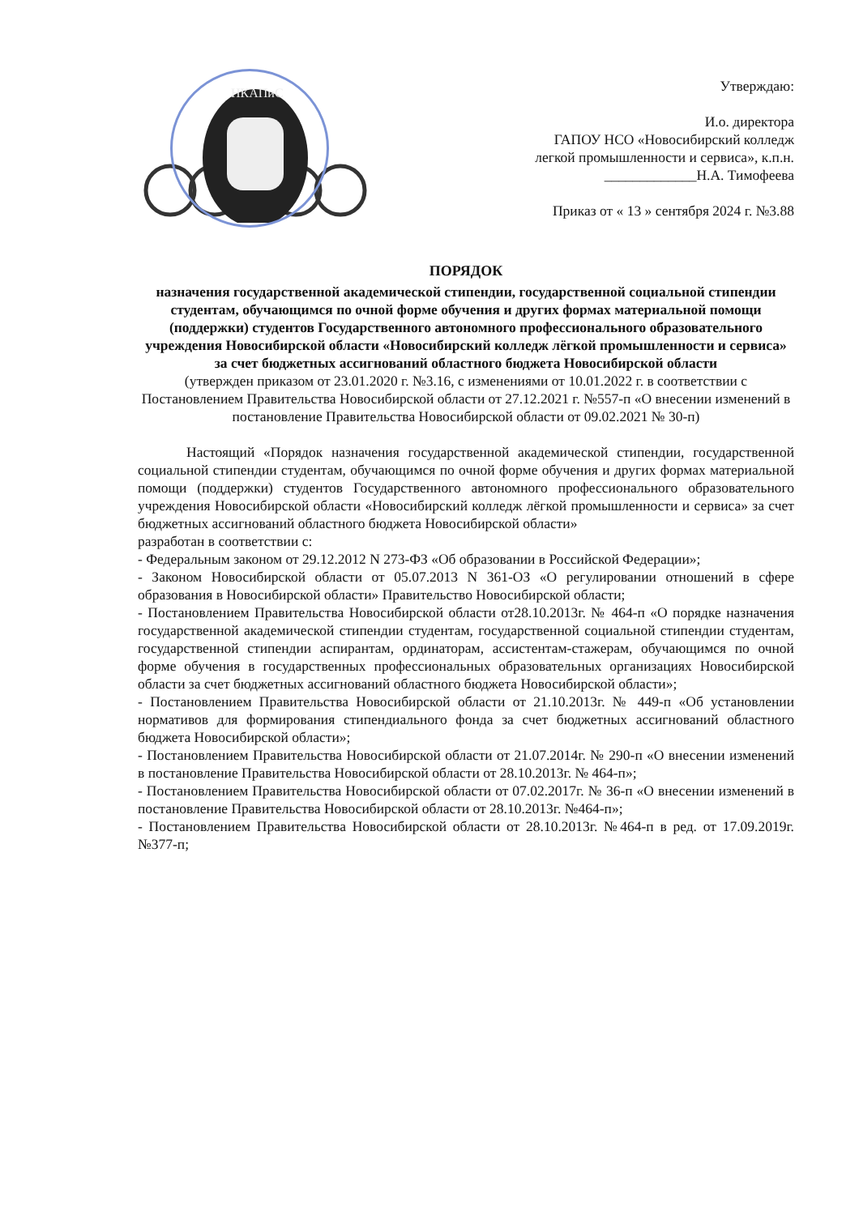НКАПиС
Утверждаю:
И.о. директора
ГАПОУ НСО «Новосибирский колледж
легкой промышленности и сервиса», к.п.н.
_____________Н.А. Тимофеева
Приказ от « 13 » сентября 2024 г. №3.88
ПОРЯДОК
назначения государственной академической стипендии, государственной социальной стипендии студентам, обучающимся по очной форме обучения и других формах материальной помощи (поддержки) студентов Государственного автономного профессионального образовательного учреждения Новосибирской области «Новосибирский колледж лёгкой промышленности и сервиса» за счет бюджетных ассигнований областного бюджета Новосибирской области
(утвержден приказом от 23.01.2020 г. №3.16, с изменениями от 10.01.2022 г. в соответствии с Постановлением Правительства Новосибирской области от 27.12.2021 г. №557-п «О внесении изменений в постановление Правительства Новосибирской области от 09.02.2021 № 30-п)
Настоящий «Порядок назначения государственной академической стипендии, государственной социальной стипендии студентам, обучающимся по очной форме обучения и других формах материальной помощи (поддержки) студентов Государственного автономного профессионального образовательного учреждения Новосибирской области «Новосибирский колледж лёгкой промышленности и сервиса» за счет бюджетных ассигнований областного бюджета Новосибирской области»
разработан в соответствии с:
- Федеральным законом от 29.12.2012 N 273-ФЗ «Об образовании в Российской Федерации»;
- Законом Новосибирской области от 05.07.2013 N 361-ОЗ «О регулировании отношений в сфере образования в Новосибирской области» Правительство Новосибирской области;
- Постановлением Правительства Новосибирской области от28.10.2013г. № 464-п «О порядке назначения государственной академической стипендии студентам, государственной социальной стипендии студентам, государственной стипендии аспирантам, ординаторам, ассистентам-стажерам, обучающимся по очной форме обучения в государственных профессиональных образовательных организациях Новосибирской области за счет бюджетных ассигнований областного бюджета Новосибирской области»;
- Постановлением Правительства Новосибирской области от 21.10.2013г. № 449-п «Об установлении нормативов для формирования стипендиального фонда за счет бюджетных ассигнований областного бюджета Новосибирской области»;
- Постановлением Правительства Новосибирской области от 21.07.2014г. № 290-п «О внесении изменений в постановление Правительства Новосибирской области от 28.10.2013г. № 464-п»;
- Постановлением Правительства Новосибирской области от 07.02.2017г. № 36-п «О внесении изменений в постановление Правительства Новосибирской области от 28.10.2013г. №464-п»;
- Постановлением Правительства Новосибирской области от 28.10.2013г. №464-п в ред. от 17.09.2019г. №377-п;